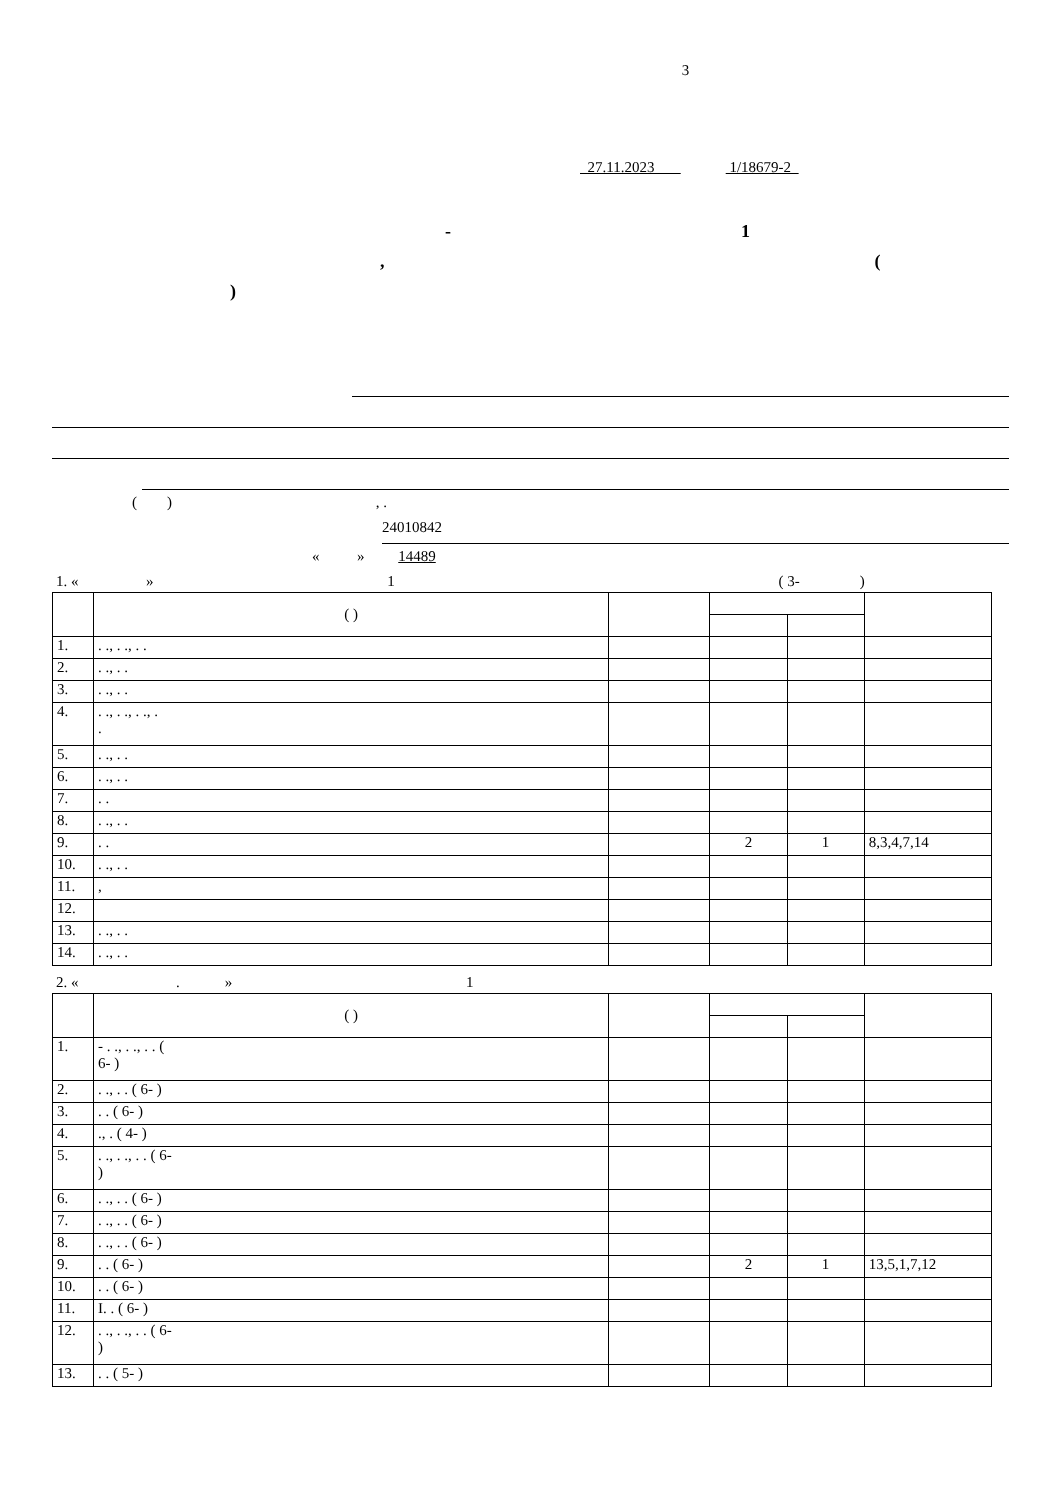3
27.11.2023 1/18679-2
- 1
, (
)
( ) , .
24010842
« » 14489
1. « » 1 ( 3- )
| | ( ) | | | | |
| 1. | . ., . ., . . | | | | |
| 2. | . ., . . | | | | |
| 3. | . ., . . | | | | |
| 4. | . ., . ., . ., . . | | | | |
| 5. | . ., . . | | | | |
| 6. | . ., . . | | | | |
| 7. | . . | | | | |
| 8. | . ., . . | | | | |
| 9. | . . | | 2 | 1 | 8,3,4,7,14 |
| 10. | . ., . . | | | | |
| 11. | , | | | | |
| 12. | | | | | |
| 13. | . ., . . | | | | |
| 14. | . ., . . | | | | |
2. « . » 1
| | ( ) | | | | |
| 1. | - . ., . ., . . ( 6- ) | | | | |
| 2. | . ., . . ( 6- ) | | | | |
| 3. | . . ( 6- ) | | | | |
| 4. | ., . ( 4- ) | | | | |
| 5. | . ., . ., . . ( 6- ) | | | | |
| 6. | . ., . . ( 6- ) | | | | |
| 7. | . ., . . ( 6- ) | | | | |
| 8. | . ., . . ( 6- ) | | | | |
| 9. | . . ( 6- ) | | 2 | 1 | 13,5,1,7,12 |
| 10. | . . ( 6- ) | | | | |
| 11. | I. . ( 6- ) | | | | |
| 12. | . ., . ., . . ( 6- ) | | | | |
| 13. | . . ( 5- ) | | | | |